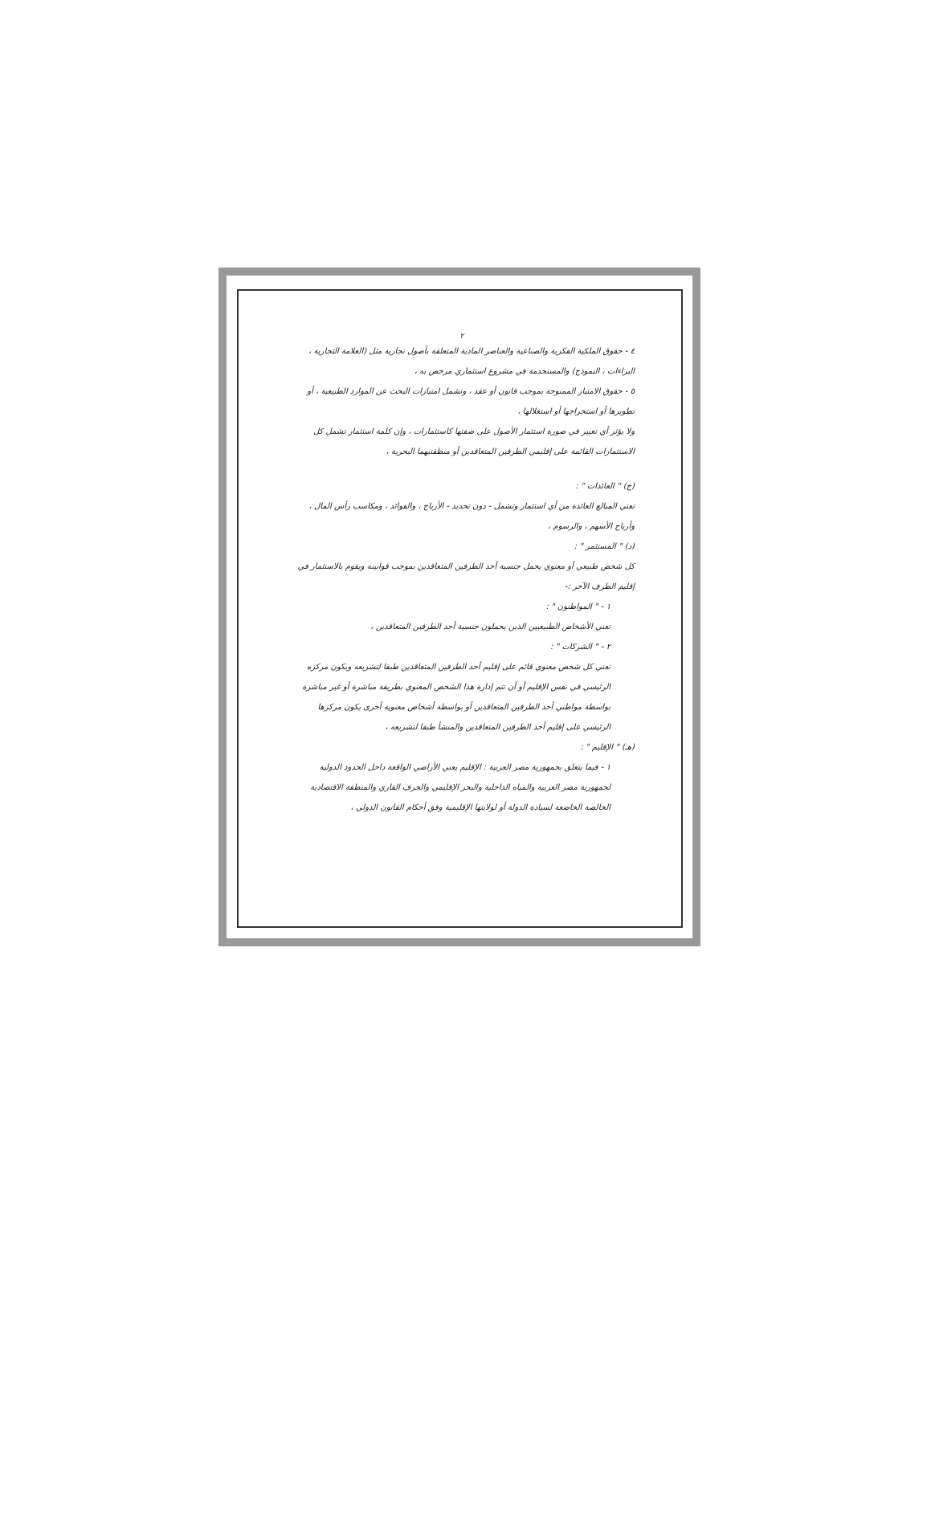٢
٤ - حقوق الملكية الفكرية والصناعية والعناصر المادية المتعلقة بأصول تجارية مثل (العلامة التجارية ، البراءات ، النموذج) والمستخدمة في مشروع استثماري مرخص به ،
٥ - حقوق الامتياز الممنوحة بموجب قانون أو عقد ، وتشمل امتيازات البحث عن الموارد الطبيعية ، أو تطويرها أو استخراجها أو استغلالها ،
ولا يؤثر أي تغيير في صورة استثمار الأصول على صفتها كاستثمارات ، وإن كلمة استثمار تشمل كل الاستثمارات القائمة على إقليمي الطرفين المتعاقدين أو منطقتيهما البحرية ،
(ج) " العائدات " :
تعني المبالغ العائدة من أي استثمار وتشمل - دون تحديد - الأرباح ، والفوائد ، ومكاسب رأس المال ، وأرباح الأسهم ، والرسوم ،
(د) " المستثمر " :
كل شخص طبيعي أو معنوي يحمل جنسية أحد الطرفين المتعاقدين بموجب قوانينه ويقوم بالاستثمار في إقليم الطرف الآخر :-
١ - " المواطنون " :
تعني الأشخاص الطبيعيين الذين يحملون جنسية أحد الطرفين المتعاقدين ،
٢ - " الشركات " :
تعني كل شخص معنوي قائم على إقليم أحد الطرفين المتعاقدين طبقا لتشريعه ويكون مركزه الرئيسي في نفس الإقليم أو أن تتم إدارة هذا الشخص المعنوي بطريقة مباشرة أو غير مباشرة بواسطة مواطني أحد الطرفين المتعاقدين أو بواسطة أشخاص معنوية أخرى يكون مركزها الرئيسي على إقليم أحد الطرفين المتعاقدين والمنشأ طبقا لتشريعه ،
(هـ) " الإقليم " :
١ - فيما يتعلق بجمهورية مصر العربية : الإقليم يعني الأراضي الواقعة داخل الحدود الدولية لجمهورية مصر العربية والمياه الداخلية والبحر الإقليمي والجرف القاري والمنطقة الاقتصادية الخالصة الخاضعة لسيادة الدولة أو لولايتها الإقليمية وفق أحكام القانون الدولي ،